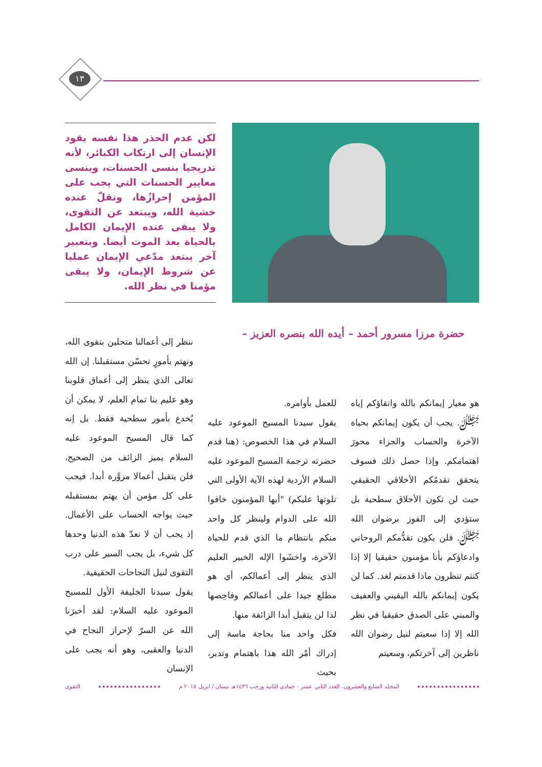١٣
لكن عدم الحذر هذا نفسه يقود الإنسان إلى ارتكاب الكبائر، لأنه تدريجيا ينسى الحسنات، وينسى معايير الحسنات التي يجب على المؤمن إحرازُها، وتقلّ عنده خشية الله، ويبتعد عن التقوى، ولا يبقى عنده الإيمان الكامل بالحياة بعد الموت أيضا. وبتعبير آخر يبتعد مدّعي الإيمان عمليا عن شروط الإيمان، ولا يبقى مؤمنا في نظر الله.
حضرة مرزا مسرور أحمد – أيده الله بنصره العزيز –
هو معيار إيمانكم بالله واتقاؤكم إياه ﷻ. يجب أن يكون إيمانكم بحياة الآخرة والحساب والجزاء محورَ اهتمامكم. وإذا حصل ذلك فسوف يتحقق تقدمُكم الأخلاقي الحقيقي حيث لن تكون الأخلاق سطحية بل ستؤدي إلى الفوز برضوان الله ﷻ. فلن يكون تقدُّمكم الروحاني وادعاؤكم بأنا مؤمنون حقيقيا إلا إذا كنتم تنظرون ماذا قدمتم لغد. كما لن يكون إيمانكم بالله اليقيني والعفيف والمبني على الصدق حقيقيا في نظر الله إلا إذا سعيتم لنيل رضوان الله ناظرين إلى آخرتكم، وسعيتم
للعمل بأوامره.
يقول سيدنا المسيح الموعود عليه السلام في هذا الخصوص: (هنا قدم حضرته ترجمة المسيح الموعود عليه السلام الأردية لهذه الآية الأولى التي تلوتها عليكم) "أيها المؤمنون خافوا الله على الدوام ولينظر كل واحد منكم بانتظام ما الذي قدم للحياة الآخرة، واخشَوا الإله الخبير العليم الذي ينظر إلى أعمالكم، أي هو مطلع جيدا على أعمالكم وفاحِصها لذا لن يتقبل أبدا الزائفة منها.
فكل واحد منا بحاجة ماسة إلى إدراك أمْر الله هذا باهتمام وتدبر، بحيث
ننظر إلى أعمالنا متحلين بتقوى الله، ونهتم بأمورٍ تحسّن مستقبلنا. إن الله تعالى الذي ينظر إلى أعماق قلوبنا وهو عليم بنا تمام العلم، لا يمكن أن يُخدع بأمور سطحية فقط. بل إنه كما قال المسيح الموعود عليه السلام يميز الزائف من الصحيح، فلن يتقبل أعمالا مزوَّرة أبدا. فيجب على كل مؤمن أن يهتم بمستقبله حيث يواجه الحساب على الأعمال. إذ يجب أن لا نعدّ هذه الدنيا وحدها كل شيء، بل يجب السير على درب التقوى لنيل النجاحات الحقيقية.
يقول سيدنا الخليفة الأول للمسيح الموعود عليه السلام: لقد أخبرَنا الله عن السرّ لإحراز النجاح في الدنيا والعقبى، وهو أنه يجب على الإنسان
المجلد السابع والعشرون، العدد الثاني عشر - جمادى الثانية ورجب ١٤٣٦هـ نيسان / ابريل ٢٠١٥ م
التقوى